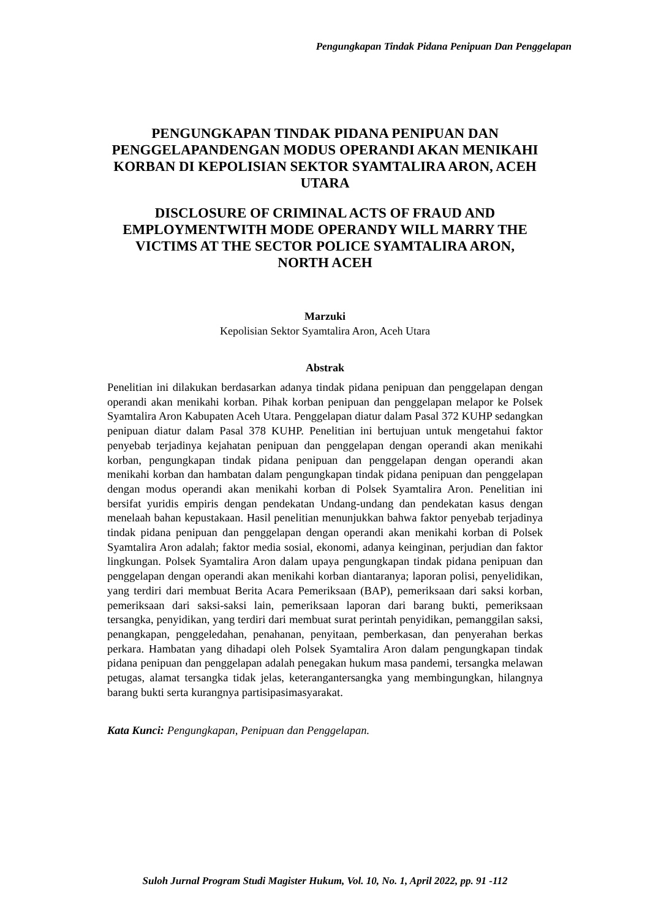Pengungkapan Tindak Pidana Penipuan Dan Penggelapan
PENGUNGKAPAN TINDAK PIDANA PENIPUAN DAN PENGGELAPANDENGAN MODUS OPERANDI AKAN MENIKAHI KORBAN DI KEPOLISIAN SEKTOR SYAMTALIRA ARON, ACEH UTARA
DISCLOSURE OF CRIMINAL ACTS OF FRAUD AND EMPLOYMENTWITH MODE OPERANDY WILL MARRY THE VICTIMS AT THE SECTOR POLICE SYAMTALIRA ARON, NORTH ACEH
Marzuki
Kepolisian Sektor Syamtalira Aron, Aceh Utara
Abstrak
Penelitian ini dilakukan berdasarkan adanya tindak pidana penipuan dan penggelapan dengan operandi akan menikahi korban. Pihak korban penipuan dan penggelapan melapor ke Polsek Syamtalira Aron Kabupaten Aceh Utara. Penggelapan diatur dalam Pasal 372 KUHP sedangkan penipuan diatur dalam Pasal 378 KUHP. Penelitian ini bertujuan untuk mengetahui faktor penyebab terjadinya kejahatan penipuan dan penggelapan dengan operandi akan menikahi korban, pengungkapan tindak pidana penipuan dan penggelapan dengan operandi akan menikahi korban dan hambatan dalam pengungkapan tindak pidana penipuan dan penggelapan dengan modus operandi akan menikahi korban di Polsek Syamtalira Aron. Penelitian ini bersifat yuridis empiris dengan pendekatan Undang-undang dan pendekatan kasus dengan menelaah bahan kepustakaan. Hasil penelitian menunjukkan bahwa faktor penyebab terjadinya tindak pidana penipuan dan penggelapan dengan operandi akan menikahi korban di Polsek Syamtalira Aron adalah; faktor media sosial, ekonomi, adanya keinginan, perjudian dan faktor lingkungan. Polsek Syamtalira Aron dalam upaya pengungkapan tindak pidana penipuan dan penggelapan dengan operandi akan menikahi korban diantaranya; laporan polisi, penyelidikan, yang terdiri dari membuat Berita Acara Pemeriksaan (BAP), pemeriksaan dari saksi korban, pemeriksaan dari saksi-saksi lain, pemeriksaan laporan dari barang bukti, pemeriksaan tersangka, penyidikan, yang terdiri dari membuat surat perintah penyidikan, pemanggilan saksi, penangkapan, penggeledahan, penahanan, penyitaan, pemberkasan, dan penyerahan berkas perkara. Hambatan yang dihadapi oleh Polsek Syamtalira Aron dalam pengungkapan tindak pidana penipuan dan penggelapan adalah penegakan hukum masa pandemi, tersangka melawan petugas, alamat tersangka tidak jelas, keterangantersangka yang membingungkan, hilangnya barang bukti serta kurangnya partisipasimasyarakat.
Kata Kunci: Pengungkapan, Penipuan dan Penggelapan.
Suloh Jurnal Program Studi Magister Hukum, Vol. 10, No. 1, April 2022, pp. 91 -112